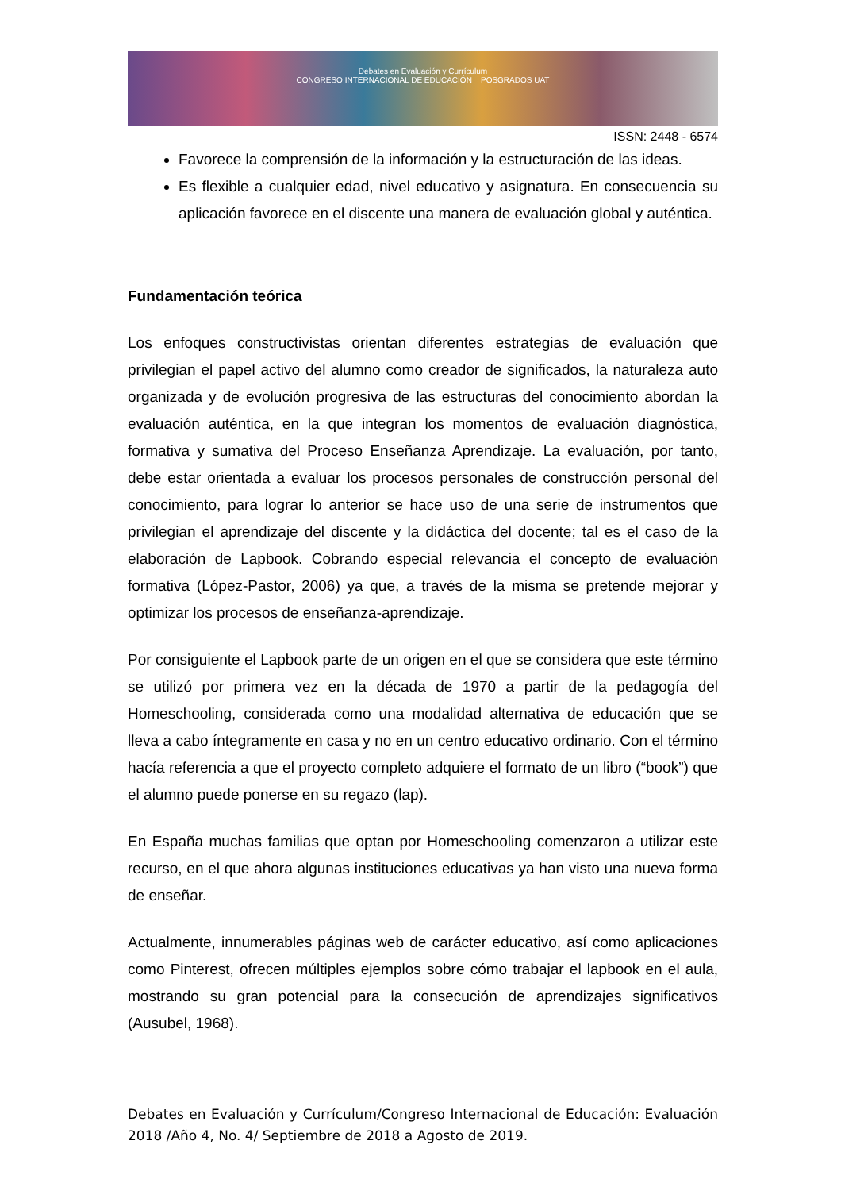Debates en Evaluación y Currículum
CONGRESO INTERNACIONAL DE EDUCACIÓN POSGRADOS UAT
ISSN: 2448 - 6574
Favorece la comprensión de la información y la estructuración de las ideas.
Es flexible a cualquier edad, nivel educativo y asignatura. En consecuencia su aplicación favorece en el discente una manera de evaluación global y auténtica.
Fundamentación teórica
Los enfoques constructivistas orientan diferentes estrategias de evaluación que privilegian el papel activo del alumno como creador de significados, la naturaleza auto organizada y de evolución progresiva de las estructuras del conocimiento abordan la evaluación auténtica, en la que integran los momentos de evaluación diagnóstica, formativa y sumativa del Proceso Enseñanza Aprendizaje. La evaluación, por tanto, debe estar orientada a evaluar los procesos personales de construcción personal del conocimiento, para lograr lo anterior se hace uso de una serie de instrumentos que privilegian el aprendizaje del discente y la didáctica del docente; tal es el caso de la elaboración de Lapbook. Cobrando especial relevancia el concepto de evaluación formativa (López-Pastor, 2006) ya que, a través de la misma se pretende mejorar y optimizar los procesos de enseñanza-aprendizaje.
Por consiguiente el Lapbook parte de un origen en el que se considera que este término se utilizó por primera vez en la década de 1970 a partir de la pedagogía del Homeschooling, considerada como una modalidad alternativa de educación que se lleva a cabo íntegramente en casa y no en un centro educativo ordinario. Con el término hacía referencia a que el proyecto completo adquiere el formato de un libro (“book”) que el alumno puede ponerse en su regazo (lap).
En España muchas familias que optan por Homeschooling comenzaron a utilizar este recurso, en el que ahora algunas instituciones educativas ya han visto una nueva forma de enseñar.
Actualmente, innumerables páginas web de carácter educativo, así como aplicaciones como Pinterest, ofrecen múltiples ejemplos sobre cómo trabajar el lapbook en el aula, mostrando su gran potencial para la consecución de aprendizajes significativos (Ausubel, 1968).
Debates en Evaluación y Currículum/Congreso Internacional de Educación: Evaluación 2018 /Año 4, No. 4/ Septiembre de 2018 a Agosto de 2019.